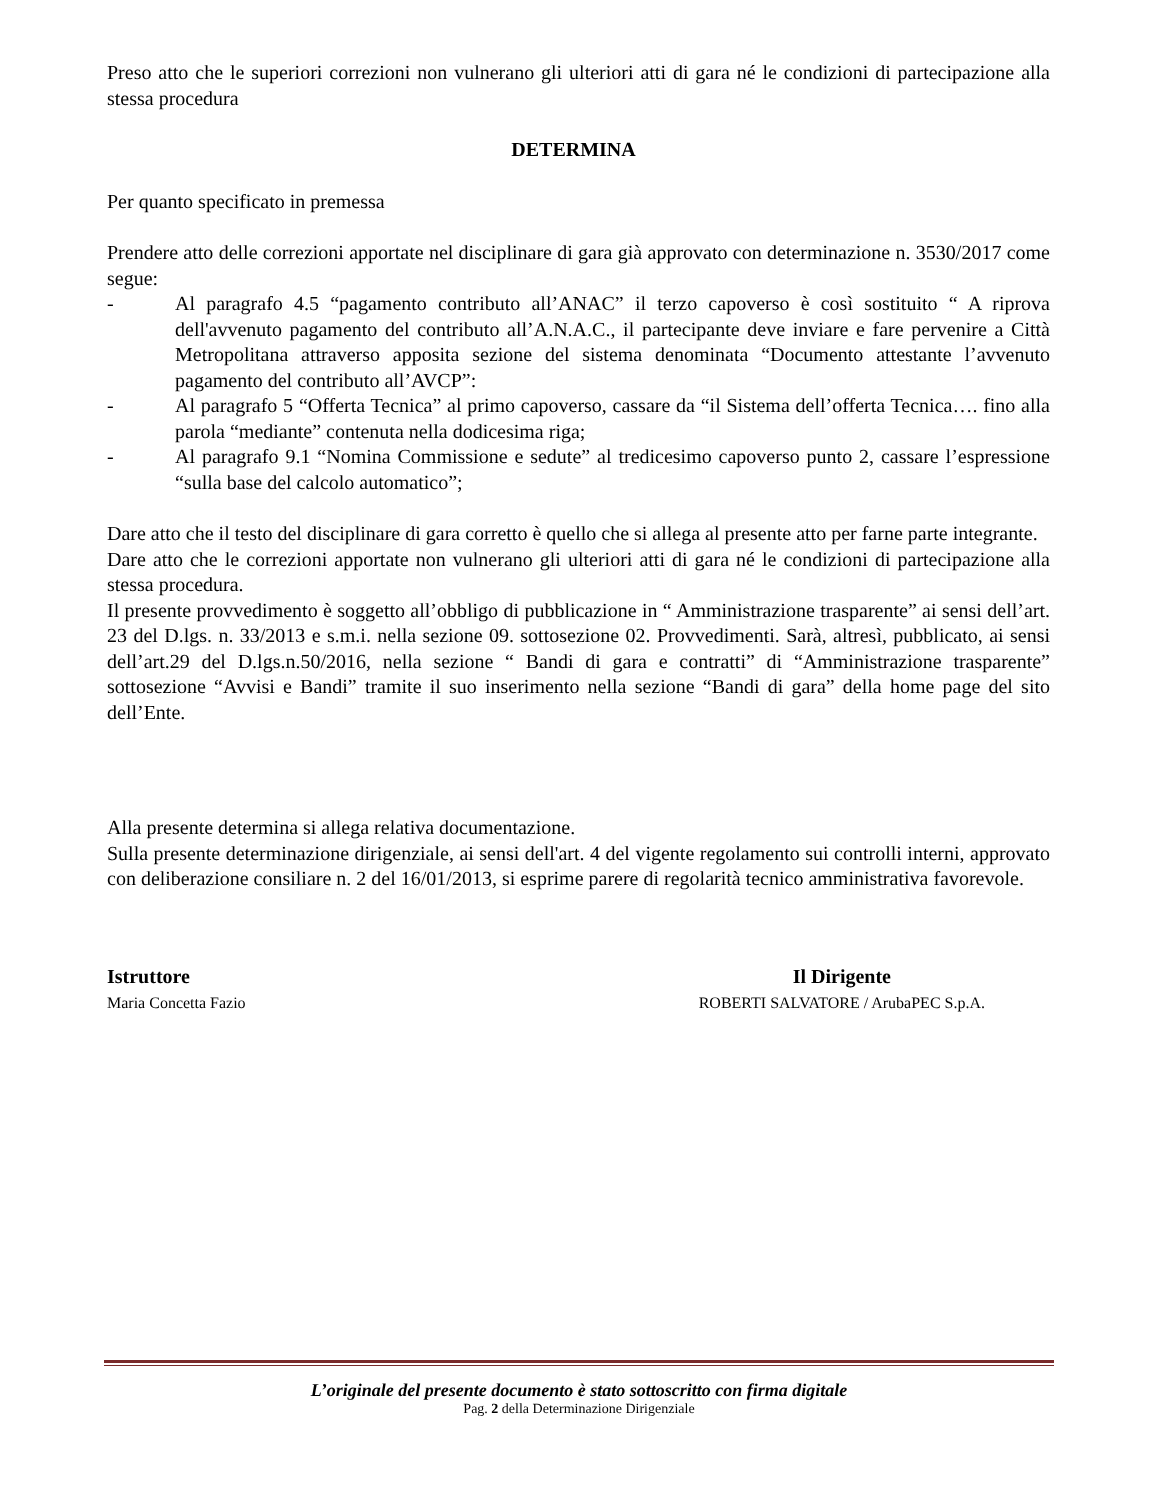Preso atto che le superiori correzioni non vulnerano gli ulteriori atti di gara né le condizioni di partecipazione alla stessa procedura
DETERMINA
Per quanto specificato in premessa
Prendere atto delle correzioni apportate nel disciplinare di gara già approvato con determinazione n. 3530/2017 come segue:
- Al paragrafo 4.5 “pagamento contributo all’ANAC” il terzo capoverso è così sostituito “ A riprova dell'avvenuto pagamento del contributo all’A.N.A.C., il partecipante deve inviare e fare pervenire a Città Metropolitana attraverso apposita sezione del sistema denominata “Documento attestante l’avvenuto pagamento del contributo all’AVCP”:
- Al paragrafo 5 “Offerta Tecnica” al primo capoverso, cassare da “il Sistema dell’offerta Tecnica…. fino alla parola “mediante” contenuta nella dodicesima riga;
- Al paragrafo 9.1 “Nomina Commissione e sedute” al tredicesimo capoverso punto 2, cassare l’espressione “sulla base del calcolo automatico”;
Dare atto che il testo del disciplinare di gara corretto è quello che si allega al presente atto per farne parte integrante.
Dare atto che le correzioni apportate non vulnerano gli ulteriori atti di gara né le condizioni di partecipazione alla stessa procedura.
Il presente provvedimento è soggetto all’obbligo di pubblicazione in “ Amministrazione trasparente” ai sensi dell’art. 23 del D.lgs. n. 33/2013 e s.m.i. nella sezione 09. sottosezione 02. Provvedimenti. Sarà, altresì, pubblicato, ai sensi dell’art.29 del D.lgs.n.50/2016, nella sezione “ Bandi di gara e contratti” di “Amministrazione trasparente” sottosezione “Avvisi e Bandi” tramite il suo inserimento nella sezione “Bandi di gara” della home page del sito dell’Ente.
Alla presente determina si allega relativa documentazione.
Sulla presente determinazione dirigenziale, ai sensi dell'art. 4 del vigente regolamento sui controlli interni, approvato con deliberazione consiliare n. 2 del 16/01/2013, si esprime parere di regolarità tecnico amministrativa favorevole.
Istruttore
Maria Concetta Fazio
Il Dirigente
ROBERTI SALVATORE / ArubaPEC S.p.A.
L’originale del presente documento è stato sottoscritto con firma digitale
Pag. 2 della Determinazione Dirigenziale